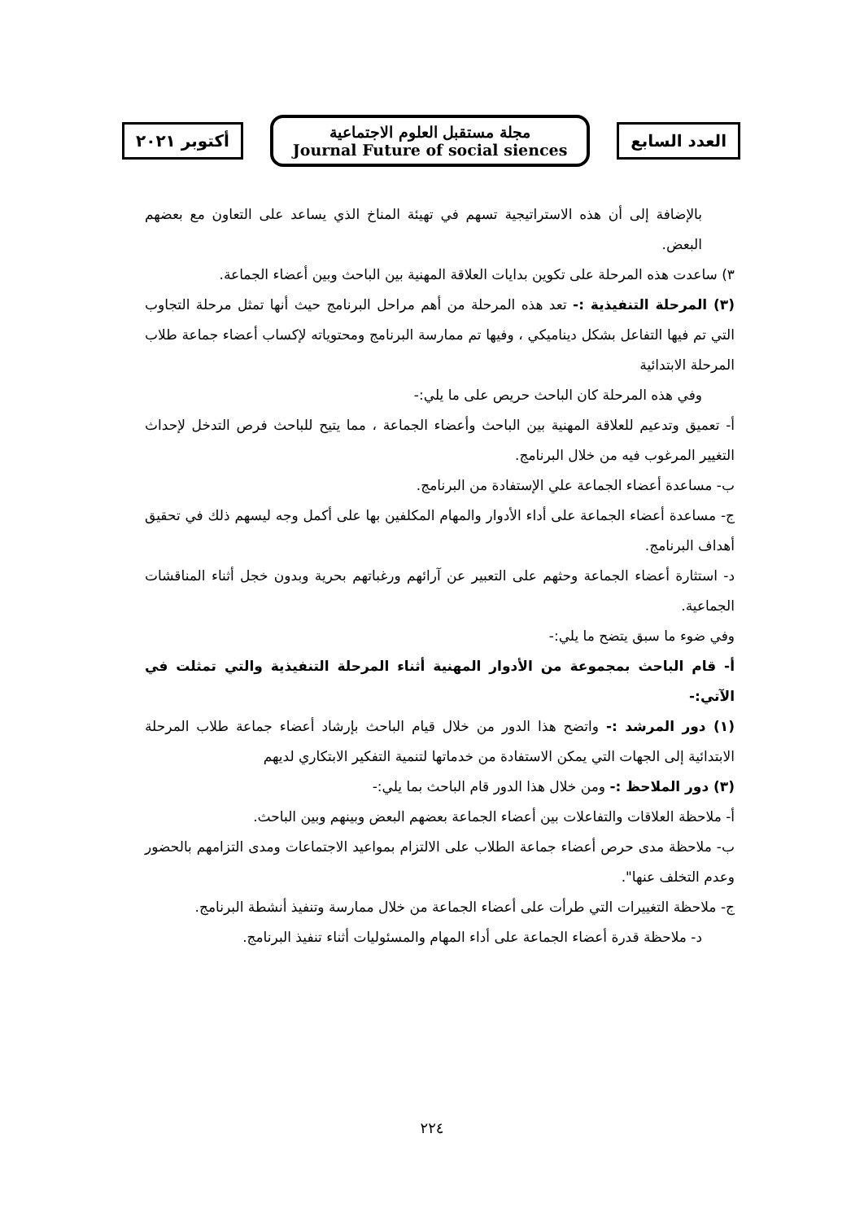أكتوبر ٢٠٢١
مجلة مستقبل العلوم الاجتماعية
Journal Future of social siences
العدد السابع
بالإضافة إلى أن هذه الاستراتيجية تسهم في تهيئة المناخ الذي يساعد على التعاون مع بعضهم البعض.
٣) ساعدت هذه المرحلة على تكوين بدايات العلاقة المهنية بين الباحث وبين أعضاء الجماعة.
(٣) المرحلة التنفيذية :- تعد هذه المرحلة من أهم مراحل البرنامج حيث أنها تمثل مرحلة التجاوب التي تم فيها التفاعل بشكل ديناميكي ، وفيها تم ممارسة البرنامج ومحتوياته لإكساب أعضاء جماعة طلاب المرحلة الابتدائية
وفي هذه المرحلة كان الباحث حريص على ما يلي:-
أ- تعميق وتدعيم للعلاقة المهنية بين الباحث وأعضاء الجماعة ، مما يتيح للباحث فرص التدخل لإحداث التغيير المرغوب فيه من خلال البرنامج.
ب- مساعدة أعضاء الجماعة علي الإستفادة من البرنامج.
ج- مساعدة أعضاء الجماعة على أداء الأدوار والمهام المكلفين بها على أكمل وجه ليسهم ذلك في تحقيق أهداف البرنامج.
د- استثارة أعضاء الجماعة وحثهم على التعبير عن آرائهم ورغباتهم بحرية وبدون خجل أثناء المناقشات الجماعية.
وفي ضوء ما سبق يتضح ما يلي:-
أ- قام الباحث بمجموعة من الأدوار المهنية أثناء المرحلة التنفيذية والتي تمثلت في الآتي:-
(١) دور المرشد :- واتضح هذا الدور من خلال قيام الباحث بإرشاد أعضاء جماعة طلاب المرحلة الابتدائية إلى الجهات التي يمكن الاستفادة من خدماتها لتنمية التفكير الابتكاري لديهم
(٣) دور الملاحظ :- ومن خلال هذا الدور قام الباحث بما يلي:-
أ- ملاحظة العلاقات والتفاعلات بين أعضاء الجماعة بعضهم البعض وبينهم وبين الباحث.
ب- ملاحظة مدى حرص أعضاء جماعة الطلاب على الالتزام بمواعيد الاجتماعات ومدى التزامهم بالحضور وعدم التخلف عنها".
ج- ملاحظة التغييرات التي طرأت على أعضاء الجماعة من خلال ممارسة وتنفيذ أنشطة البرنامج.
د- ملاحظة قدرة أعضاء الجماعة على أداء المهام والمسئوليات أثناء تنفيذ البرنامج.
٢٢٤